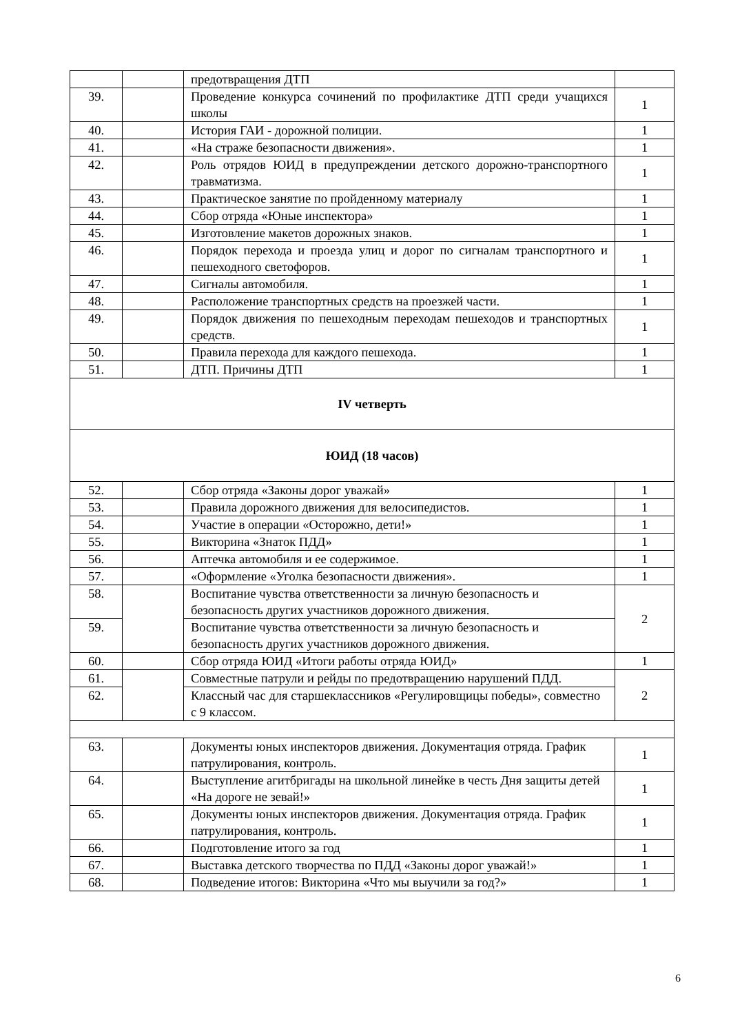| | | предотвращения ДТП | |
| 39. | | Проведение конкурса сочинений по профилактике ДТП среди учащихся школы | 1 |
| 40. | | История ГАИ - дорожной полиции. | 1 |
| 41. | | «На страже безопасности движения». | 1 |
| 42. | | Роль отрядов ЮИД в предупреждении детского дорожно-транспортного травматизма. | 1 |
| 43. | | Практическое занятие по пройденному материалу | 1 |
| 44. | | Сбор отряда «Юные инспектора» | 1 |
| 45. | | Изготовление макетов дорожных знаков. | 1 |
| 46. | | Порядок перехода и проезда улиц и дорог по сигналам транспортного и пешеходного светофоров. | 1 |
| 47. | | Сигналы автомобиля. | 1 |
| 48. | | Расположение транспортных средств на проезжей части. | 1 |
| 49. | | Порядок движения по пешеходным переходам пешеходов и транспортных средств. | 1 |
| 50. | | Правила перехода для каждого пешехода. | 1 |
| 51. | | ДТП. Причины ДТП | 1 |
| IV четверть | | | |
| ЮИД (18 часов) | | | |
| 52. | | Сбор отряда «Законы дорог уважай» | 1 |
| 53. | | Правила дорожного движения для велосипедистов. | 1 |
| 54. | | Участие в операции «Осторожно, дети!» | 1 |
| 55. | | Викторина «Знаток ПДД» | 1 |
| 56. | | Аптечка автомобиля и ее содержимое. | 1 |
| 57. | | «Оформление «Уголка безопасности движения». | 1 |
| 58. | | Воспитание чувства ответственности за личную безопасность и безопасность других участников дорожного движения. | 2 |
| 59. | | Воспитание чувства ответственности за личную безопасность и безопасность других участников дорожного движения. | |
| 60. | | Сбор отряда ЮИД «Итоги работы отряда ЮИД» | 1 |
| 61. | | Совместные патрули и рейды по предотвращению нарушений ПДД. | 2 |
| 62. | | Классный час для старшеклассников «Регулировщицы победы», совместно с 9 классом. | |
| 63. | | Документы юных инспекторов движения. Документация отряда. График патрулирования, контроль. | 1 |
| 64. | | Выступление агитбригады на школьной линейке в честь Дня защиты детей «На дороге не зевай!» | 1 |
| 65. | | Документы юных инспекторов движения. Документация отряда. График патрулирования, контроль. | 1 |
| 66. | | Подготовление итого за год | 1 |
| 67. | | Выставка детского творчества по ПДД «Законы дорог уважай!» | 1 |
| 68. | | Подведение итогов: Викторина «Что мы выучили за год?» | 1 |
6